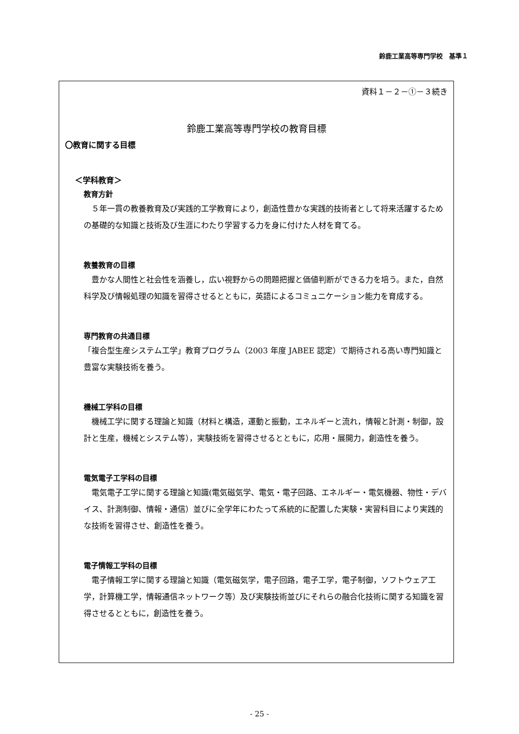鈴鹿工業高等専門学校　基準１
資料１－２－①－３続き
鈴鹿工業高等専門学校の教育目標
〇教育に関する目標
＜学科教育＞
教育方針
５年一貫の教養教育及び実践的工学教育により，創造性豊かな実践的技術者として将来活躍するための基礎的な知識と技術及び生涯にわたり学習する力を身に付けた人材を育てる。
教養教育の目標
豊かな人間性と社会性を涵養し，広い視野からの問題把握と価値判断ができる力を培う。また，自然科学及び情報処理の知識を習得させるとともに，英語によるコミュニケーション能力を育成する。
専門教育の共通目標
「複合型生産システム工学」教育プログラム（2003 年度 JABEE 認定）で期待される高い専門知識と豊富な実験技術を養う。
機械工学科の目標
機械工学に関する理論と知識（材料と構造，運動と振動，エネルギーと流れ，情報と計測・制御，設計と生産，機械とシステム等），実験技術を習得させるとともに，応用・展開力，創造性を養う。
電気電子工学科の目標
電気電子工学に関する理論と知識(電気磁気学、電気・電子回路、エネルギー・電気機器、物性・デバイス、計測制御、情報・通信）並びに全学年にわたって系統的に配置した実験・実習科目により実践的な技術を習得させ、創造性を養う。
電子情報工学科の目標
電子情報工学に関する理論と知識（電気磁気学，電子回路，電子工学，電子制御，ソフトウェア工学，計算機工学，情報通信ネットワーク等）及び実験技術並びにそれらの融合化技術に関する知識を習得させるとともに，創造性を養う。
- 25 -